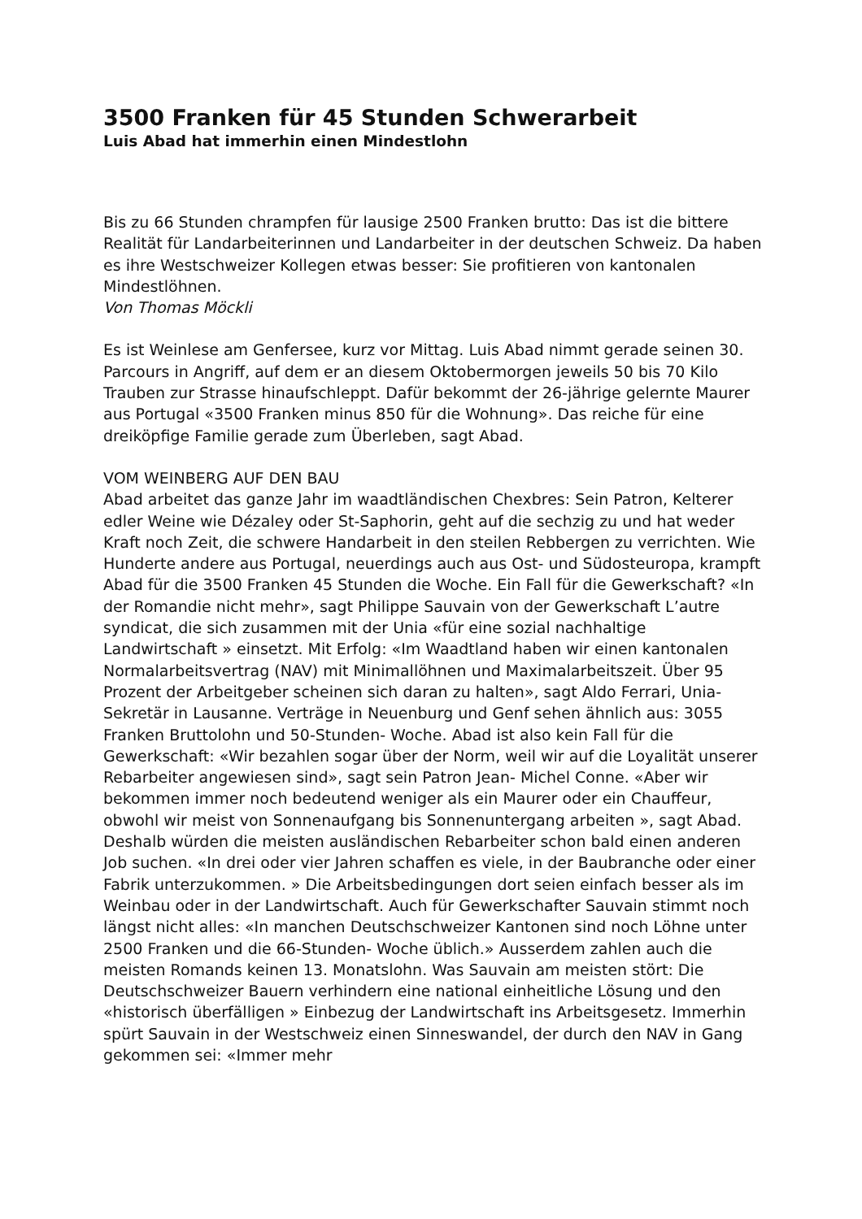3500 Franken für 45 Stunden Schwerarbeit
Luis Abad hat immerhin einen Mindestlohn
Bis zu 66 Stunden chrampfen für lausige 2500 Franken brutto: Das ist die bittere Realität für Landarbeiterinnen und Landarbeiter in der deutschen Schweiz. Da haben es ihre Westschweizer Kollegen etwas besser: Sie profitieren von kantonalen Mindestlöhnen.
Von Thomas Möckli
Es ist Weinlese am Genfersee, kurz vor Mittag. Luis Abad nimmt gerade seinen 30. Parcours in Angriff, auf dem er an diesem Oktobermorgen jeweils 50 bis 70 Kilo Trauben zur Strasse hinaufschleppt. Dafür bekommt der 26-jährige gelernte Maurer aus Portugal «3500 Franken minus 850 für die Wohnung». Das reiche für eine dreiköpfige Familie gerade zum Überleben, sagt Abad.
VOM WEINBERG AUF DEN BAU
Abad arbeitet das ganze Jahr im waadtländischen Chexbres: Sein Patron, Kelterer edler Weine wie Dézaley oder St-Saphorin, geht auf die sechzig zu und hat weder Kraft noch Zeit, die schwere Handarbeit in den steilen Rebbergen zu verrichten. Wie Hunderte andere aus Portugal, neuerdings auch aus Ost- und Südosteuropa, krampft Abad für die 3500 Franken 45 Stunden die Woche. Ein Fall für die Gewerkschaft? «In der Romandie nicht mehr», sagt Philippe Sauvain von der Gewerkschaft L’autre syndicat, die sich zusammen mit der Unia «für eine sozial nachhaltige Landwirtschaft » einsetzt. Mit Erfolg: «Im Waadtland haben wir einen kantonalen Normalarbeitsvertrag (NAV) mit Minimallöhnen und Maximalarbeitszeit. Über 95 Prozent der Arbeitgeber scheinen sich daran zu halten», sagt Aldo Ferrari, Unia-Sekretär in Lausanne. Verträge in Neuenburg und Genf sehen ähnlich aus: 3055 Franken Bruttolohn und 50-Stunden- Woche. Abad ist also kein Fall für die Gewerkschaft: «Wir bezahlen sogar über der Norm, weil wir auf die Loyalität unserer Rebarbeiter angewiesen sind», sagt sein Patron Jean- Michel Conne. «Aber wir bekommen immer noch bedeutend weniger als ein Maurer oder ein Chauffeur, obwohl wir meist von Sonnenaufgang bis Sonnenuntergang arbeiten », sagt Abad. Deshalb würden die meisten ausländischen Rebarbeiter schon bald einen anderen Job suchen. «In drei oder vier Jahren schaffen es viele, in der Baubranche oder einer Fabrik unterzukommen. » Die Arbeitsbedingungen dort seien einfach besser als im Weinbau oder in der Landwirtschaft. Auch für Gewerkschafter Sauvain stimmt noch längst nicht alles: «In manchen Deutschschweizer Kantonen sind noch Löhne unter 2500 Franken und die 66-Stunden- Woche üblich.» Ausserdem zahlen auch die meisten Romands keinen 13. Monatslohn. Was Sauvain am meisten stört: Die Deutschschweizer Bauern verhindern eine national einheitliche Lösung und den «historisch überfälligen » Einbezug der Landwirtschaft ins Arbeitsgesetz. Immerhin spürt Sauvain in der Westschweiz einen Sinneswandel, der durch den NAV in Gang gekommen sei: «Immer mehr